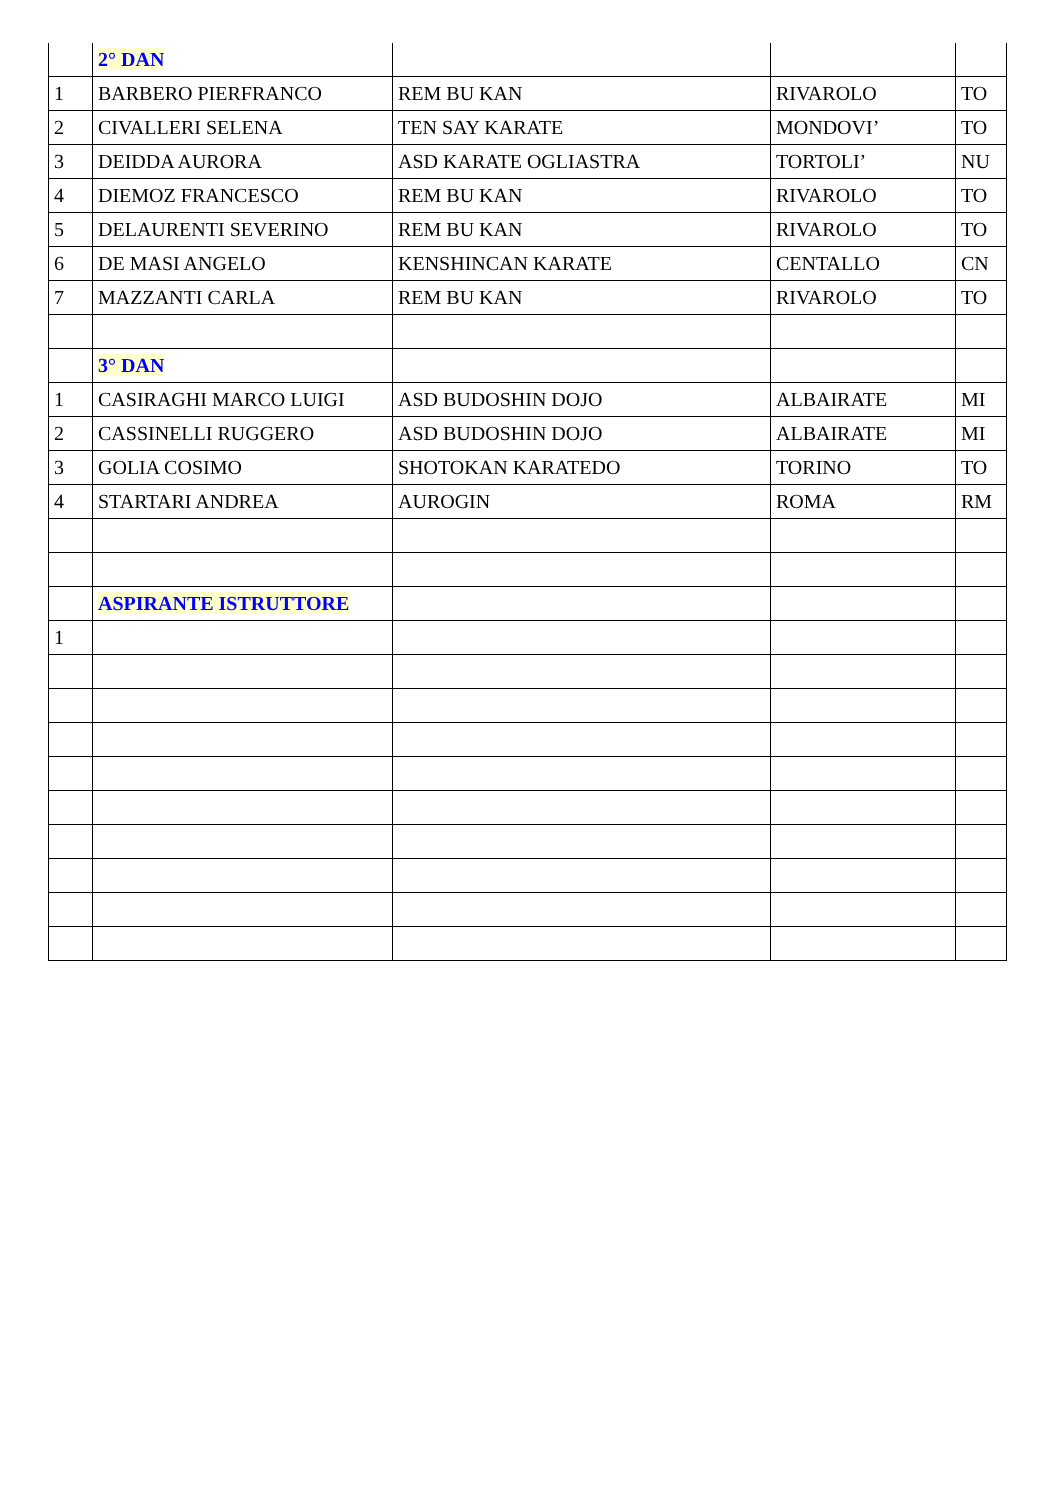| | 2° DAN | | | |
| 1 | BARBERO PIERFRANCO | REM BU KAN | RIVAROLO | TO |
| 2 | CIVALLERI SELENA | TEN SAY KARATE | MONDOVI’ | TO |
| 3 | DEIDDA AURORA | ASD KARATE OGLIASTRA | TORTOLI’ | NU |
| 4 | DIEMOZ FRANCESCO | REM BU KAN | RIVAROLO | TO |
| 5 | DELAURENTI SEVERINO | REM BU KAN | RIVAROLO | TO |
| 6 | DE MASI ANGELO | KENSHINCAN KARATE | CENTALLO | CN |
| 7 | MAZZANTI CARLA | REM BU KAN | RIVAROLO | TO |
| | 3° DAN | | | |
| 1 | CASIRAGHI MARCO LUIGI | ASD BUDOSHIN DOJO | ALBAIRATE | MI |
| 2 | CASSINELLI RUGGERO | ASD BUDOSHIN DOJO | ALBAIRATE | MI |
| 3 | GOLIA COSIMO | SHOTOKAN KARATEDO | TORINO | TO |
| 4 | STARTARI ANDREA | AUROGIN | ROMA | RM |
| | ASPIRANTE ISTRUTTORE | | | |
| 1 | | | | |